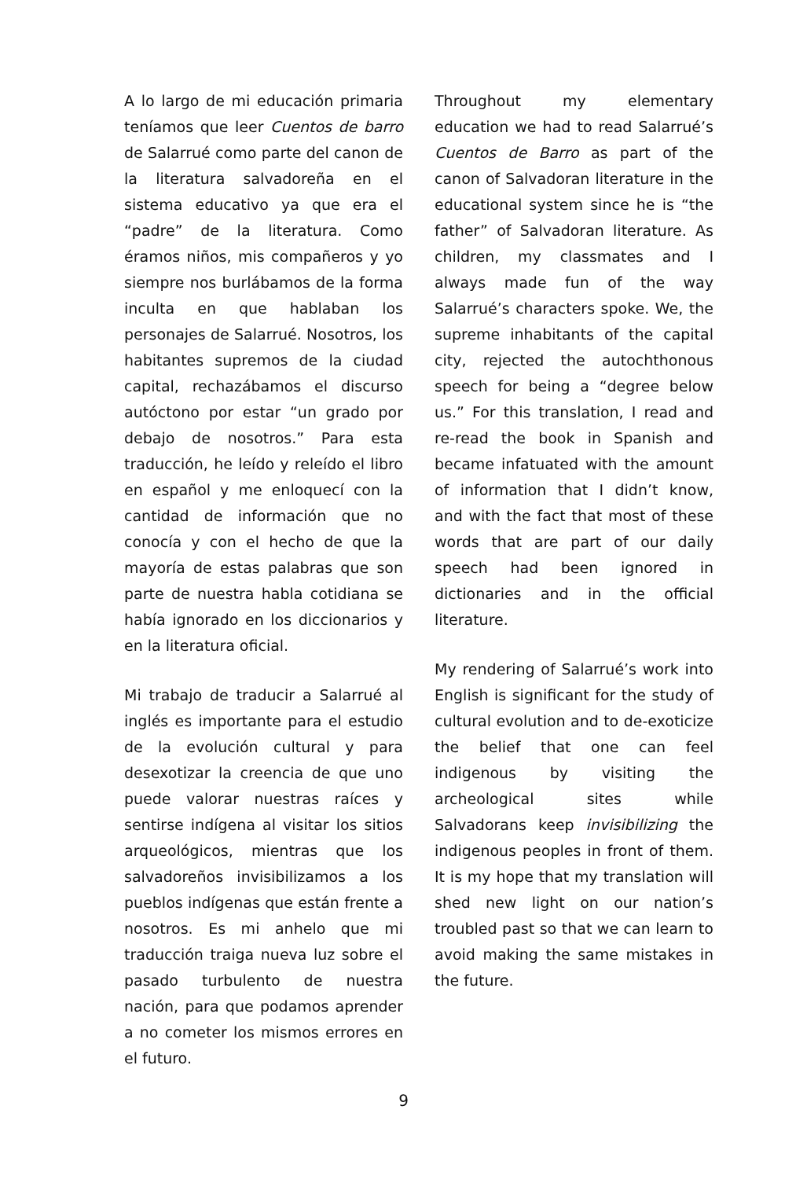A lo largo de mi educación primaria teníamos que leer Cuentos de barro de Salarrué como parte del canon de la literatura salvadoreña en el sistema educativo ya que era el “padre” de la literatura. Como éramos niños, mis compañeros y yo siempre nos burlábamos de la forma inculta en que hablaban los personajes de Salarrué. Nosotros, los habitantes supremos de la ciudad capital, rechazábamos el discurso autóctono por estar “un grado por debajo de nosotros.” Para esta traducción, he leído y releído el libro en español y me enloquecí con la cantidad de información que no conocía y con el hecho de que la mayoría de estas palabras que son parte de nuestra habla cotidiana se había ignorado en los diccionarios y en la literatura oficial.
Mi trabajo de traducir a Salarrué al inglés es importante para el estudio de la evolución cultural y para desexotizar la creencia de que uno puede valorar nuestras raíces y sentirse indígena al visitar los sitios arqueológicos, mientras que los salvadoreños invisibilizamos a los pueblos indígenas que están frente a nosotros. Es mi anhelo que mi traducción traiga nueva luz sobre el pasado turbulento de nuestra nación, para que podamos aprender a no cometer los mismos errores en el futuro.
Throughout my elementary education we had to read Salarrué’s Cuentos de Barro as part of the canon of Salvadoran literature in the educational system since he is “the father” of Salvadoran literature. As children, my classmates and I always made fun of the way Salarrué’s characters spoke. We, the supreme inhabitants of the capital city, rejected the autochthonous speech for being a “degree below us.” For this translation, I read and re-read the book in Spanish and became infatuated with the amount of information that I didn’t know, and with the fact that most of these words that are part of our daily speech had been ignored in dictionaries and in the official literature.
My rendering of Salarrué’s work into English is significant for the study of cultural evolution and to de-exoticize the belief that one can feel indigenous by visiting the archeological sites while Salvadorans keep invisibilizing the indigenous peoples in front of them. It is my hope that my translation will shed new light on our nation’s troubled past so that we can learn to avoid making the same mistakes in the future.
9